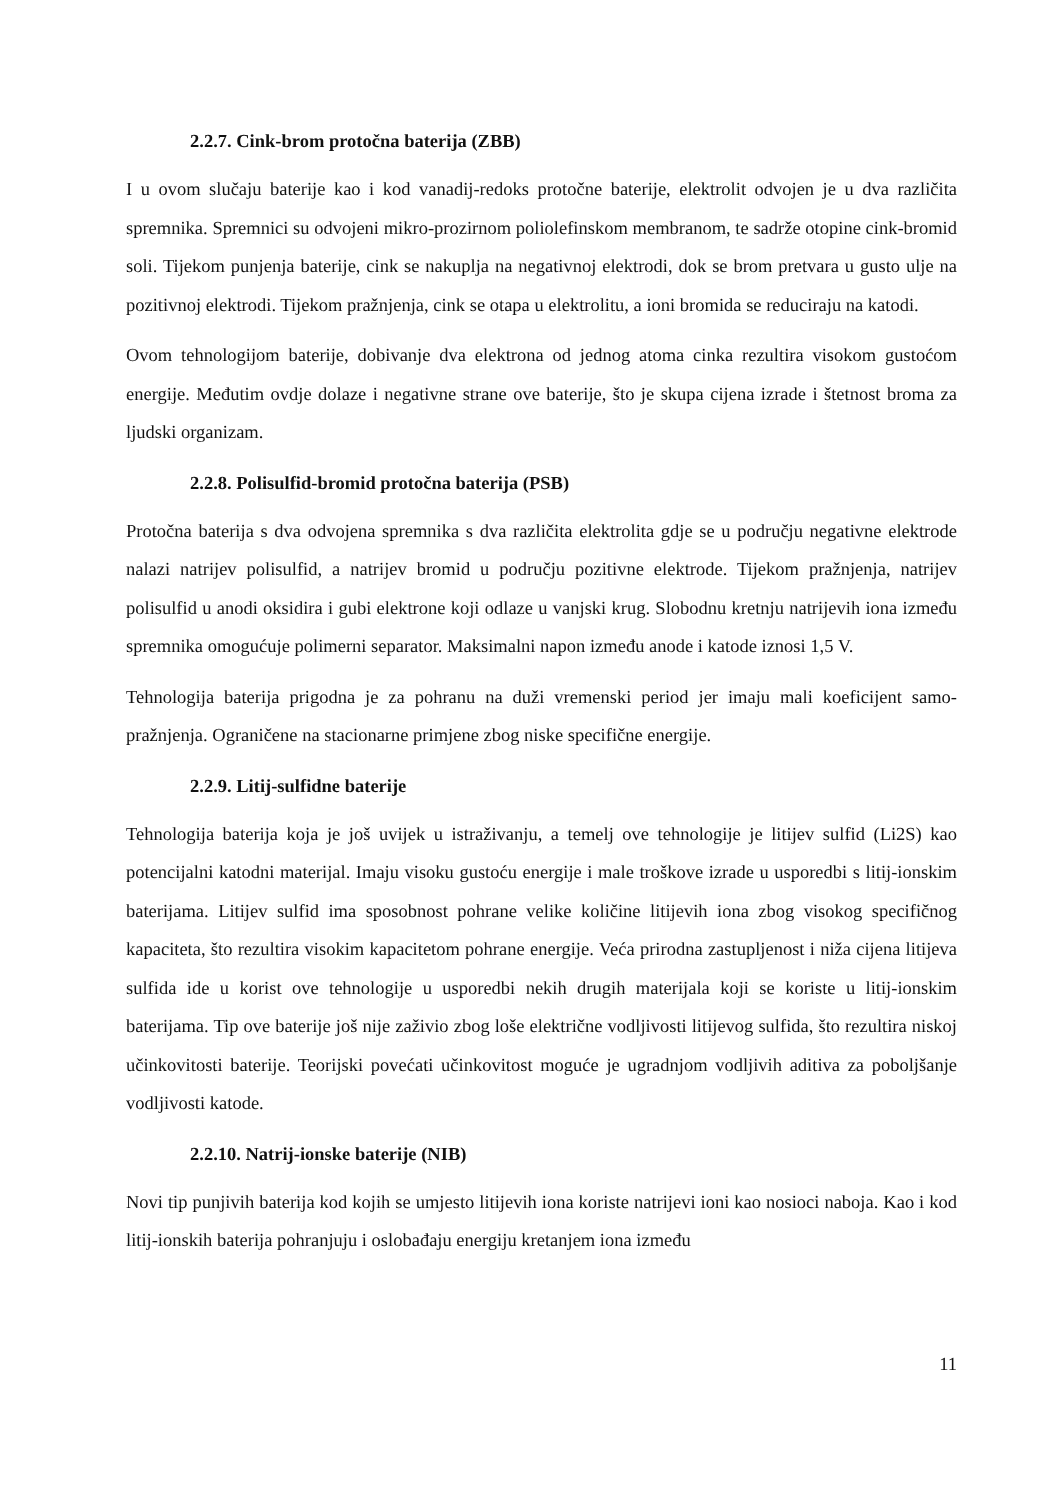2.2.7. Cink-brom protočna baterija (ZBB)
I u ovom slučaju baterije kao i kod vanadij-redoks protočne baterije, elektrolit odvojen je u dva različita spremnika. Spremnici su odvojeni mikro-prozirnom poliolefinskom membranom, te sadrže otopine cink-bromid soli. Tijekom punjenja baterije, cink se nakuplja na negativnoj elektrodi, dok se brom pretvara u gusto ulje na pozitivnoj elektrodi. Tijekom pražnjenja, cink se otapa u elektrolitu, a ioni bromida se reduciraju na katodi.
Ovom tehnologijom baterije, dobivanje dva elektrona od jednog atoma cinka rezultira visokom gustoćom energije. Međutim ovdje dolaze i negativne strane ove baterije, što je skupa cijena izrade i štetnost broma za ljudski organizam.
2.2.8. Polisulfid-bromid protočna baterija (PSB)
Protočna baterija s dva odvojena spremnika s dva različita elektrolita gdje se u području negativne elektrode nalazi natrijev polisulfid, a natrijev bromid u području pozitivne elektrode. Tijekom pražnjenja, natrijev polisulfid u anodi oksidira i gubi elektrone koji odlaze u vanjski krug. Slobodnu kretnju natrijevih iona između spremnika omogućuje polimerni separator. Maksimalni napon između anode i katode iznosi 1,5 V.
Tehnologija baterija prigodna je za pohranu na duži vremenski period jer imaju mali koeficijent samo-pražnjenja. Ograničene na stacionarne primjene zbog niske specifične energije.
2.2.9. Litij-sulfidne baterije
Tehnologija baterija koja je još uvijek u istraživanju, a temelj ove tehnologije je litijev sulfid (Li2S) kao potencijalni katodni materijal. Imaju visoku gustoću energije i male troškove izrade u usporedbi s litij-ionskim baterijama. Litijev sulfid ima sposobnost pohrane velike količine litijevih iona zbog visokog specifičnog kapaciteta, što rezultira visokim kapacitetom pohrane energije. Veća prirodna zastupljenost i niža cijena litijeva sulfida ide u korist ove tehnologije u usporedbi nekih drugih materijala koji se koriste u litij-ionskim baterijama. Tip ove baterije još nije zaživio zbog loše električne vodljivosti litijevog sulfida, što rezultira niskoj učinkovitosti baterije. Teorijski povećati učinkovitost moguće je ugradnjom vodljivih aditiva za poboljšanje vodljivosti katode.
2.2.10. Natrij-ionske baterije (NIB)
Novi tip punjivih baterija kod kojih se umjesto litijevih iona koriste natrijevi ioni kao nosioci naboja. Kao i kod litij-ionskih baterija pohranjuju i oslobađaju energiju kretanjem iona između
11